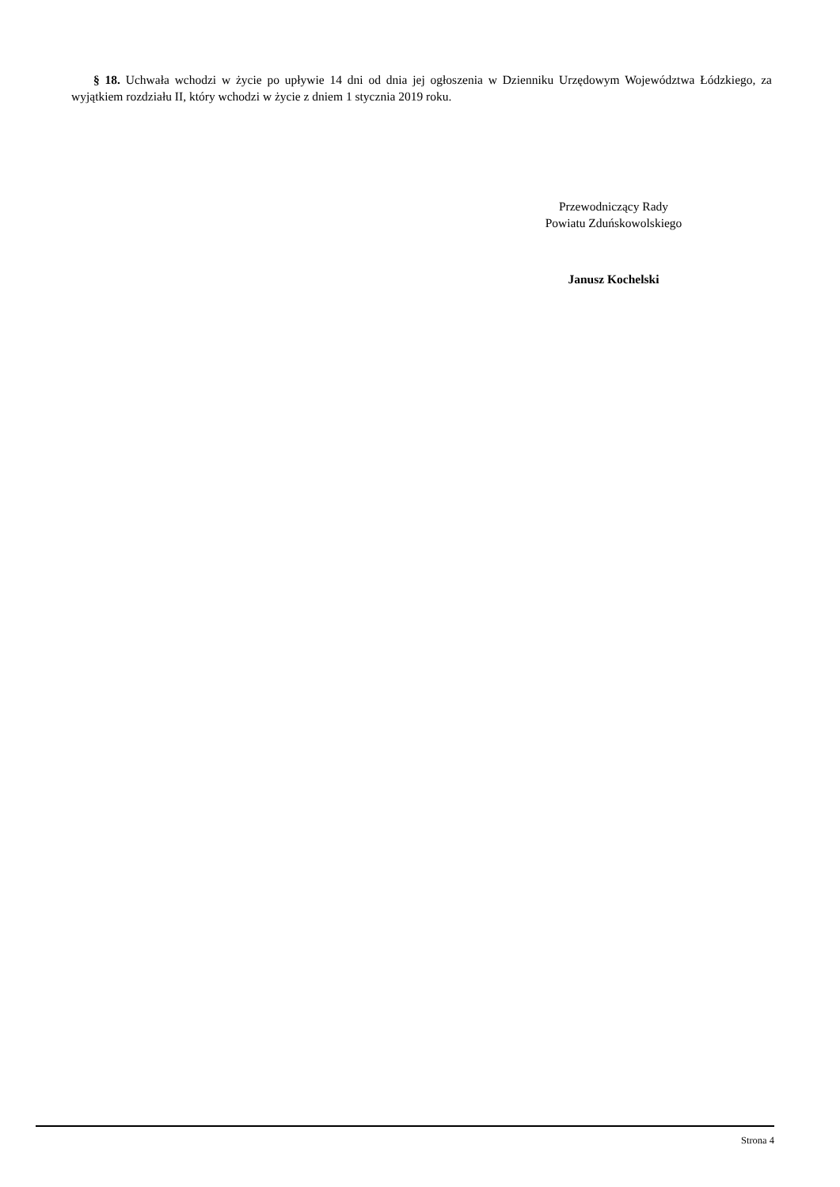§ 18. Uchwała wchodzi w życie po upływie 14 dni od dnia jej ogłoszenia w Dzienniku Urzędowym Województwa Łódzkiego, za wyjątkiem rozdziału II, który wchodzi w życie z dniem 1 stycznia 2019 roku.
Przewodniczący Rady
Powiatu Zduńskowolskiego
Janusz Kochelski
Strona 4